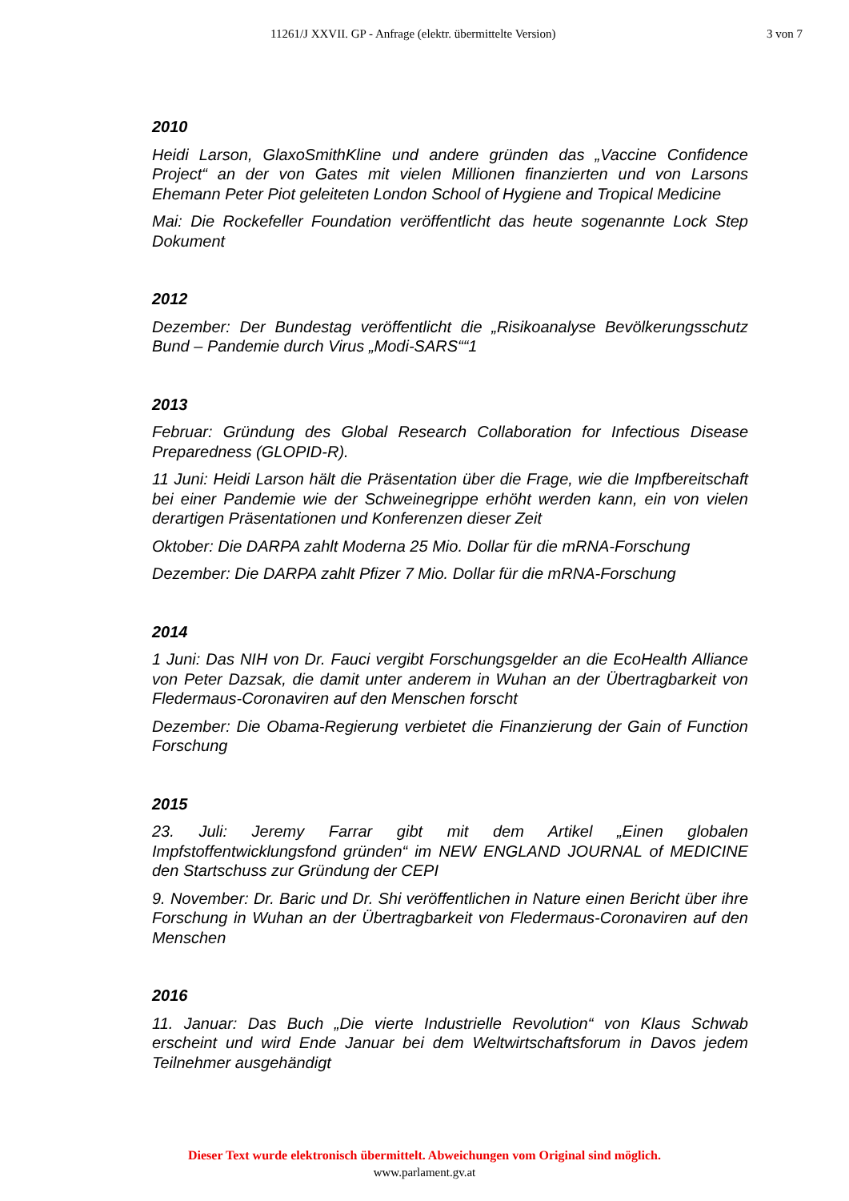11261/J XXVII. GP - Anfrage (elektr. übermittelte Version) 3 von 7
2010
Heidi Larson, GlaxoSmithKline und andere gründen das „Vaccine Confidence Project“ an der von Gates mit vielen Millionen finanzierten und von Larsons Ehemann Peter Piot geleiteten London School of Hygiene and Tropical Medicine
Mai: Die Rockefeller Foundation veröffentlicht das heute sogenannte Lock Step Dokument
2012
Dezember: Der Bundestag veröffentlicht die „Risikoanalyse Bevölkerungsschutz Bund – Pandemie durch Virus „Modi-SARS““1
2013
Februar: Gründung des Global Research Collaboration for Infectious Disease Preparedness (GLOPID-R).
11 Juni: Heidi Larson hält die Präsentation über die Frage, wie die Impfbereitschaft bei einer Pandemie wie der Schweinegrippe erhöht werden kann, ein von vielen derartigen Präsentationen und Konferenzen dieser Zeit
Oktober: Die DARPA zahlt Moderna 25 Mio. Dollar für die mRNA-Forschung
Dezember: Die DARPA zahlt Pfizer 7 Mio. Dollar für die mRNA-Forschung
2014
1 Juni: Das NIH von Dr. Fauci vergibt Forschungsgelder an die EcoHealth Alliance von Peter Dazsak, die damit unter anderem in Wuhan an der Übertragbarkeit von Fledermaus-Coronaviren auf den Menschen forscht
Dezember: Die Obama-Regierung verbietet die Finanzierung der Gain of Function Forschung
2015
23. Juli: Jeremy Farrar gibt mit dem Artikel „Einen globalen Impfstoffentwicklungsfond gründen“ im NEW ENGLAND JOURNAL of MEDICINE den Startschuss zur Gründung der CEPI
9. November: Dr. Baric und Dr. Shi veröffentlichen in Nature einen Bericht über ihre Forschung in Wuhan an der Übertragbarkeit von Fledermaus-Coronaviren auf den Menschen
2016
11. Januar: Das Buch „Die vierte Industrielle Revolution“ von Klaus Schwab erscheint und wird Ende Januar bei dem Weltwirtschaftsforum in Davos jedem Teilnehmer ausgehändigt
Dieser Text wurde elektronisch übermittelt. Abweichungen vom Original sind möglich.
www.parlament.gv.at